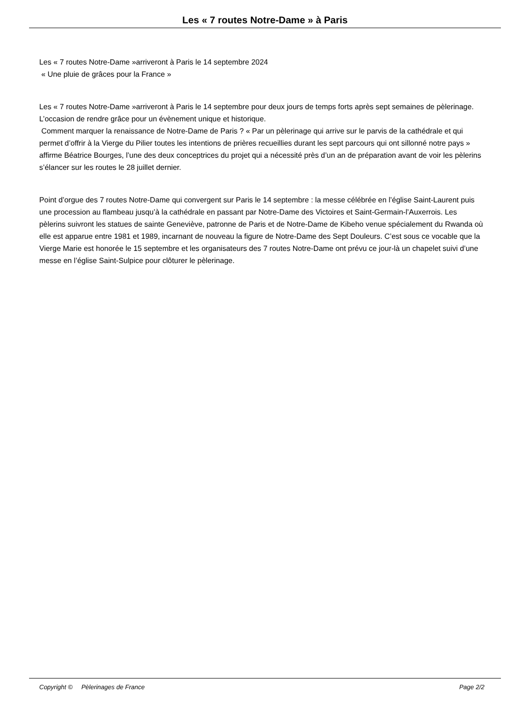Les « 7 routes Notre-Dame » à Paris
Les « 7 routes Notre-Dame »arriveront à Paris le 14 septembre 2024
« Une pluie de grâces pour la France »
Les « 7 routes Notre-Dame »arriveront à Paris le 14 septembre pour deux jours de temps forts après sept semaines de pèlerinage. L’occasion de rendre grâce pour un évènement unique et historique.
Comment marquer la renaissance de Notre-Dame de Paris ? « Par un pèlerinage qui arrive sur le parvis de la cathédrale et qui permet d’offrir à la Vierge du Pilier toutes les intentions de prières recueillies durant les sept parcours qui ont sillonné notre pays » affirme Béatrice Bourges, l’une des deux conceptrices du projet qui a nécessité près d’un an de préparation avant de voir les pèlerins s’élancer sur les routes le 28 juillet dernier.
Point d’orgue des 7 routes Notre-Dame qui convergent sur Paris le 14 septembre : la messe célébrée en l’église Saint-Laurent puis une procession au flambeau jusqu’à la cathédrale en passant par Notre-Dame des Victoires et Saint-Germain-l’Auxerrois. Les pèlerins suivront les statues de sainte Geneviève, patronne de Paris et de Notre-Dame de Kibeho venue spécialement du Rwanda où elle est apparue entre 1981 et 1989, incarnant de nouveau la figure de Notre-Dame des Sept Douleurs. C’est sous ce vocable que la Vierge Marie est honorée le 15 septembre et les organisateurs des 7 routes Notre-Dame ont prévu ce jour-là un chapelet suivi d’une messe en l’église Saint-Sulpice pour clôturer le pèlerinage.
Copyright © Pèlerinages de France Page 2/2